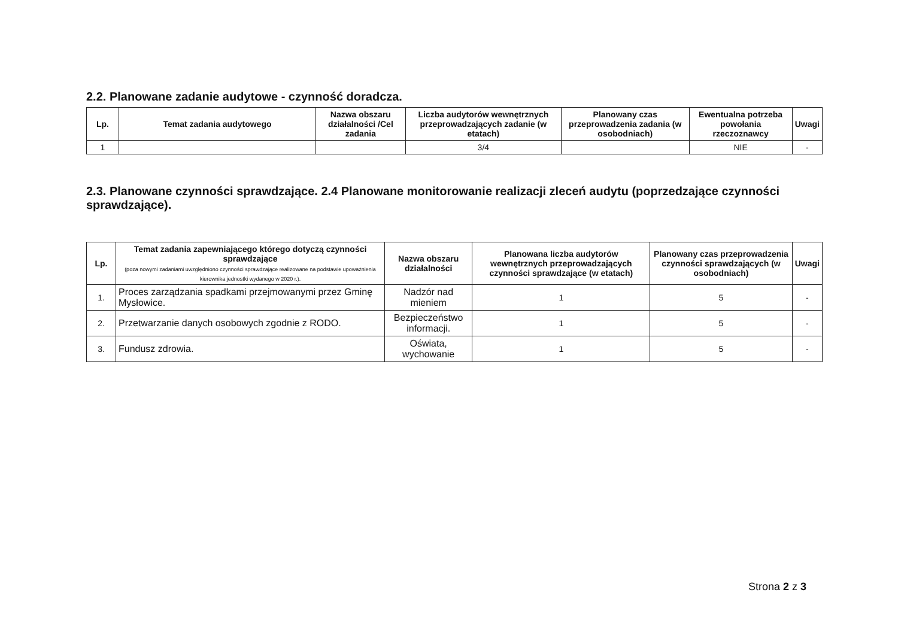2.2. Planowane zadanie audytowe - czynność doradcza.
| Lp. | Temat zadania audytowego | Nazwa obszaru działalności /Cel zadania | Liczba audytorów wewnętrznych przeprowadzających zadanie (w etatach) | Planowany czas przeprowadzenia zadania (w osobodniach) | Ewentualna potrzeba powołania rzeczoznawcy | Uwagi |
| --- | --- | --- | --- | --- | --- | --- |
| 1 | | | 3/4 | | NIE | - |
2.3. Planowane czynności sprawdzające. 2.4 Planowane monitorowanie realizacji zleceń audytu (poprzedzające czynności sprawdzające).
| Lp. | Temat zadania zapewniającego którego dotyczą czynności sprawdzające (poza nowymi zadaniami uwzględniono czynności sprawdzające realizowane na podstawie upoważnienia kierownika jednostki wydanego w 2020 r.). | Nazwa obszaru działalności | Planowana liczba audytorów wewnętrznych przeprowadzających czynności sprawdzające (w etatach) | Planowany czas przeprowadzenia czynności sprawdzających (w osobodniach) | Uwagi |
| --- | --- | --- | --- | --- | --- |
| 1. | Proces zarządzania spadkami przejmowanymi przez Gminę Mysłowice. | Nadzór nad mieniem | 1 | 5 | - |
| 2. | Przetwarzanie danych osobowych zgodnie z RODO. | Bezpieczeństwo informacji. | 1 | 5 | - |
| 3. | Fundusz zdrowia. | Oświata, wychowanie | 1 | 5 | - |
Strona 2 z 3